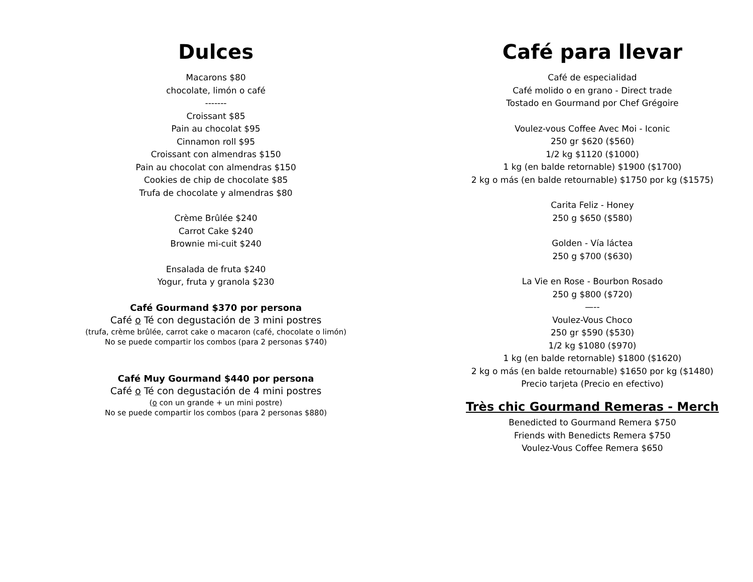Dulces
Macarons $80
chocolate, limón o café
-------
Croissant $85
Pain au chocolat $95
Cinnamon roll $95
Croissant con almendras $150
Pain au chocolat con almendras $150
Cookies de chip de chocolate $85
Trufa de chocolate y almendras $80
Crème Brûlée $240
Carrot Cake $240
Brownie mi-cuit $240
Ensalada de fruta $240
Yogur, fruta y granola $230
Café Gourmand $370 por persona
Café o Té con degustación de 3 mini postres
(trufa, crème brûlée, carrot cake o macaron (café, chocolate o limón)
No se puede compartir los combos (para 2 personas $740)
Café Muy Gourmand $440 por persona
Café o Té con degustación de 4 mini postres
(o con un grande + un mini postre)
No se puede compartir los combos (para 2 personas $880)
Café para llevar
Café de especialidad
Café molido o en grano - Direct trade
Tostado en Gourmand por Chef Grégoire
Voulez-vous Coffee Avec Moi - Iconic
250 gr $620 ($560)
1/2 kg $1120 ($1000)
1 kg (en balde retornable) $1900 ($1700)
2 kg o más (en balde retournable) $1750 por kg ($1575)
Carita Feliz - Honey
250 g $650 ($580)
Golden - Vía láctea
250 g $700 ($630)
La Vie en Rose - Bourbon Rosado
250 g $800 ($720)
—--
Voulez-Vous Choco
250 gr $590 ($530)
1/2 kg $1080 ($970)
1 kg (en balde retornable) $1800 ($1620)
2 kg o más (en balde retournable) $1650 por kg ($1480)
Precio tarjeta (Precio en efectivo)
Très chic Gourmand Remeras - Merch
Benedicted to Gourmand Remera $750
Friends with Benedicts Remera $750
Voulez-Vous Coffee Remera $650